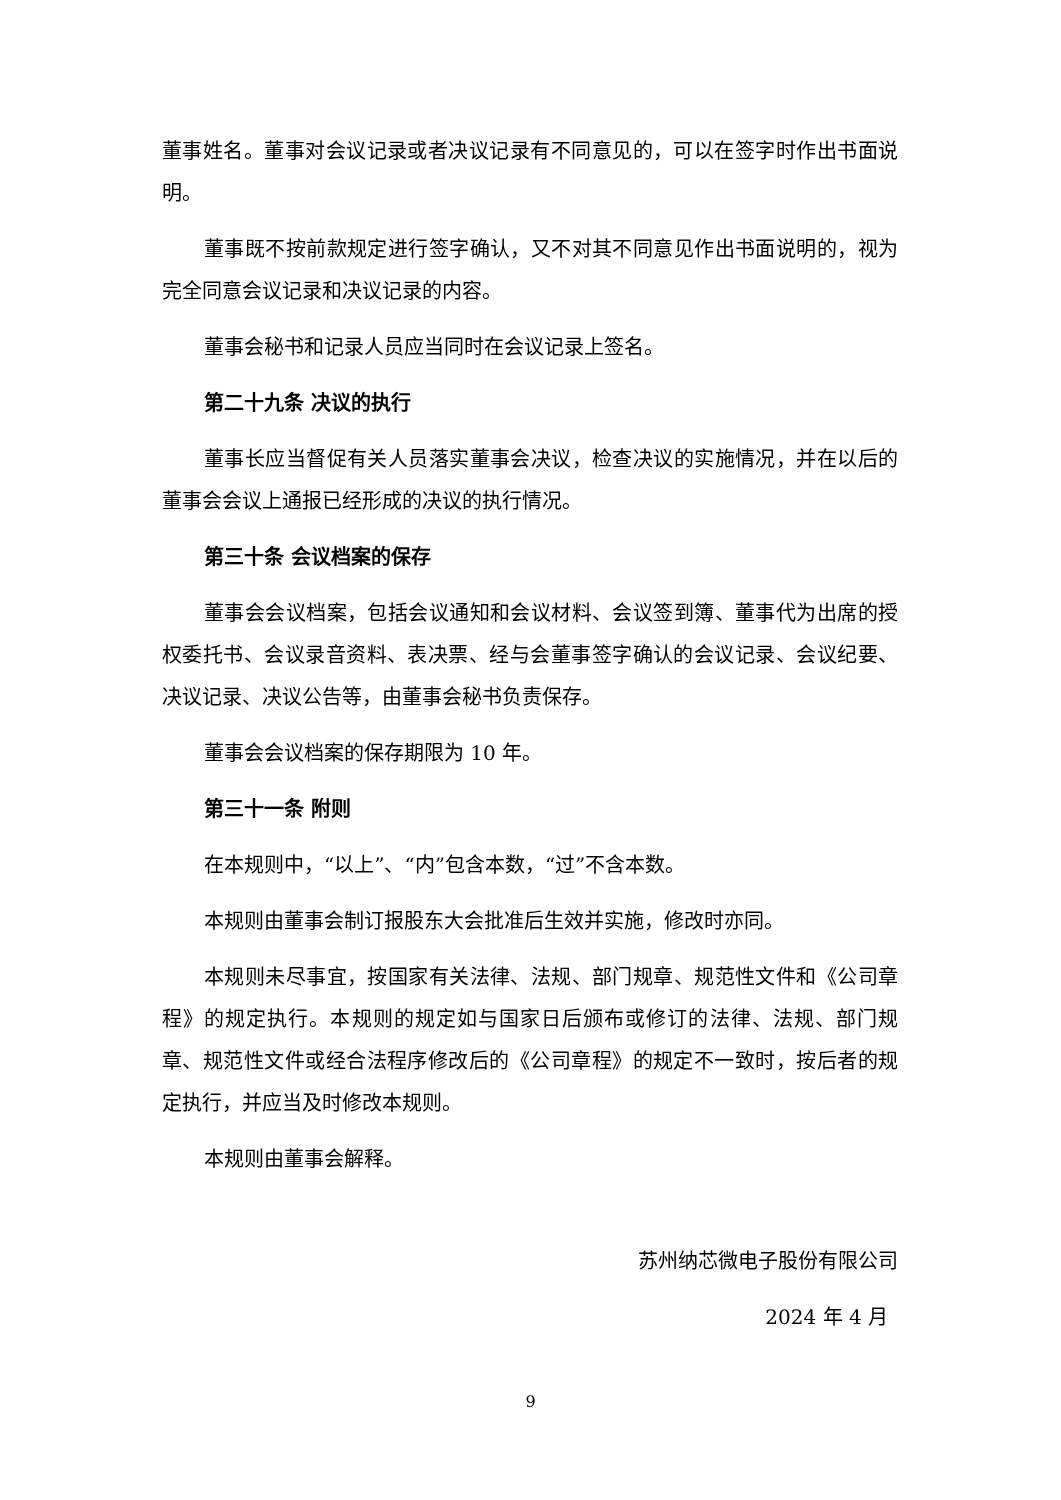董事姓名。董事对会议记录或者决议记录有不同意见的，可以在签字时作出书面说明。
董事既不按前款规定进行签字确认，又不对其不同意见作出书面说明的，视为完全同意会议记录和决议记录的内容。
董事会秘书和记录人员应当同时在会议记录上签名。
第二十九条 决议的执行
董事长应当督促有关人员落实董事会决议，检查决议的实施情况，并在以后的董事会会议上通报已经形成的决议的执行情况。
第三十条 会议档案的保存
董事会会议档案，包括会议通知和会议材料、会议签到簿、董事代为出席的授权委托书、会议录音资料、表决票、经与会董事签字确认的会议记录、会议纪要、决议记录、决议公告等，由董事会秘书负责保存。
董事会会议档案的保存期限为 10 年。
第三十一条 附则
在本规则中，“以上”、“内”包含本数，“过”不含本数。
本规则由董事会制订报股东大会批准后生效并实施，修改时亦同。
本规则未尽事宜，按国家有关法律、法规、部门规章、规范性文件和《公司章程》的规定执行。本规则的规定如与国家日后颁布或修订的法律、法规、部门规章、规范性文件或经合法程序修改后的《公司章程》的规定不一致时，按后者的规定执行，并应当及时修改本规则。
本规则由董事会解释。
苏州纳芯微电子股份有限公司
2024 年 4 月
9